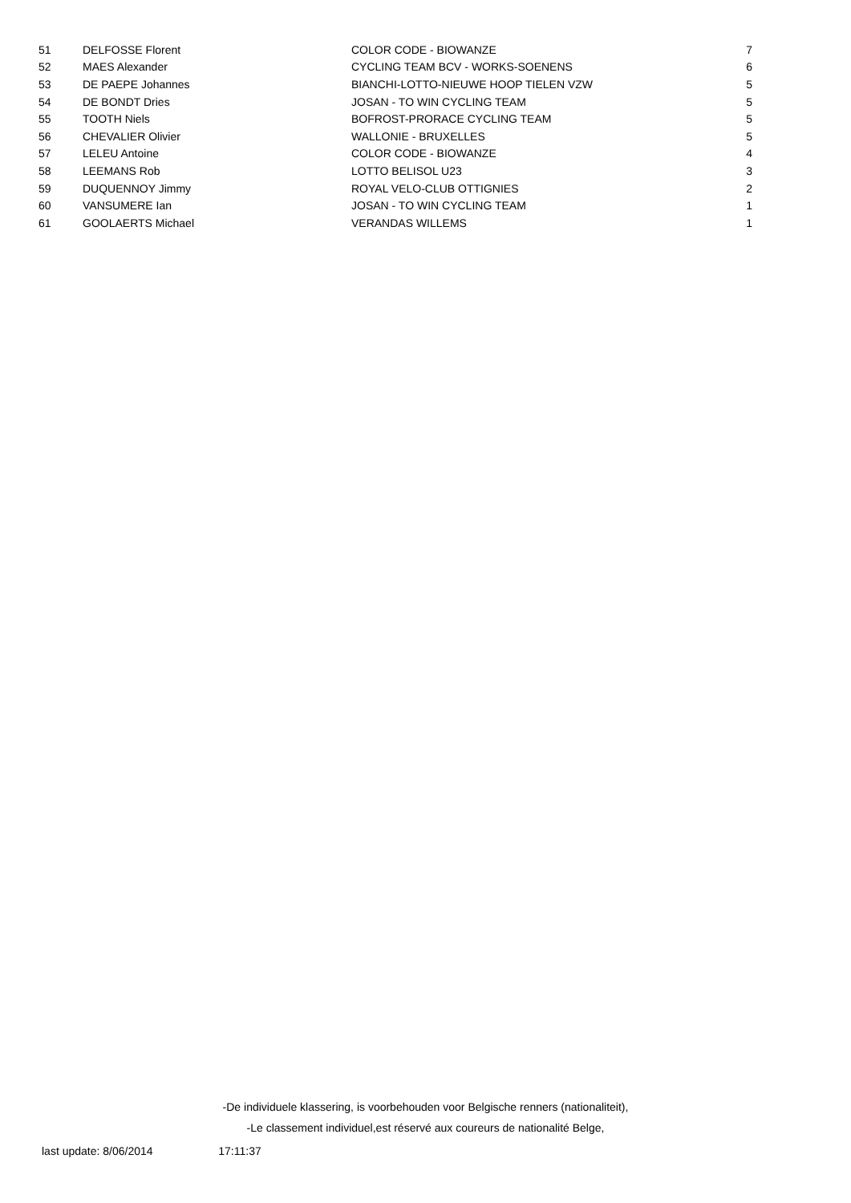| 51 | DELFOSSE Florent | COLOR CODE - BIOWANZE | 7 |
| 52 | MAES Alexander | CYCLING TEAM BCV - WORKS-SOENENS | 6 |
| 53 | DE PAEPE Johannes | BIANCHI-LOTTO-NIEUWE HOOP TIELEN VZW | 5 |
| 54 | DE BONDT Dries | JOSAN - TO WIN CYCLING TEAM | 5 |
| 55 | TOOTH Niels | BOFROST-PRORACE CYCLING TEAM | 5 |
| 56 | CHEVALIER Olivier | WALLONIE - BRUXELLES | 5 |
| 57 | LELEU Antoine | COLOR CODE - BIOWANZE | 4 |
| 58 | LEEMANS Rob | LOTTO BELISOL U23 | 3 |
| 59 | DUQUENNOY Jimmy | ROYAL VELO-CLUB OTTIGNIES | 2 |
| 60 | VANSUMERE Ian | JOSAN - TO WIN CYCLING TEAM | 1 |
| 61 | GOOLAERTS Michael | VERANDAS WILLEMS | 1 |
-De individuele klassering, is voorbehouden voor Belgische renners (nationaliteit),
-Le classement individuel,est réservé aux coureurs de nationalité Belge,
last update: 8/06/2014 17:11:37